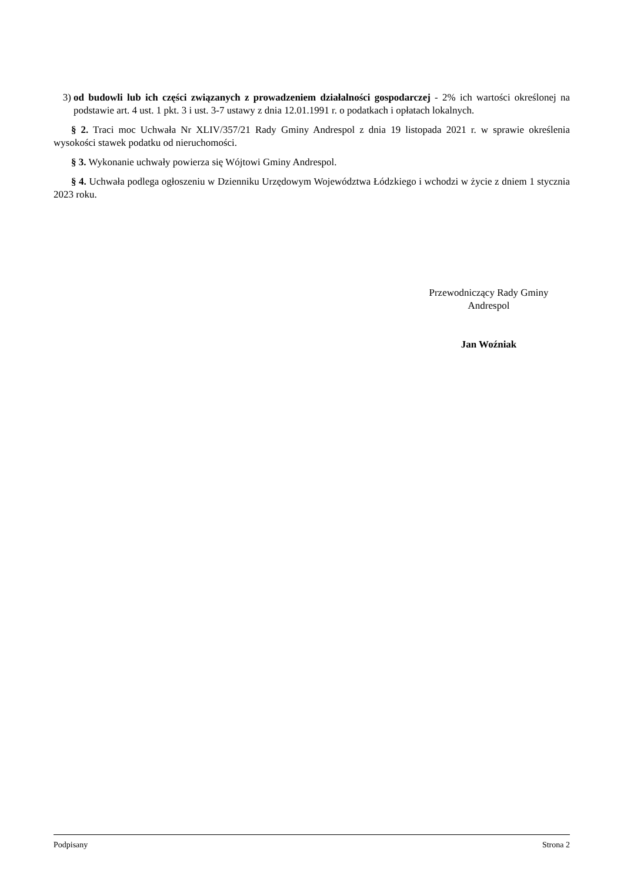3) od budowli lub ich części związanych z prowadzeniem działalności gospodarczej - 2% ich wartości określonej na podstawie art. 4 ust. 1 pkt. 3 i ust. 3-7 ustawy z dnia 12.01.1991 r. o podatkach i opłatach lokalnych.
§ 2. Traci moc Uchwała Nr XLIV/357/21 Rady Gminy Andrespol z dnia 19 listopada 2021 r. w sprawie określenia wysokości stawek podatku od nieruchomości.
§ 3. Wykonanie uchwały powierza się Wójtowi Gminy Andrespol.
§ 4. Uchwała podlega ogłoszeniu w Dzienniku Urzędowym Województwa Łódzkiego i wchodzi w życie z dniem 1 stycznia 2023 roku.
Przewodniczący Rady Gminy
Andrespol
Jan Woźniak
Podpisany Strona 2